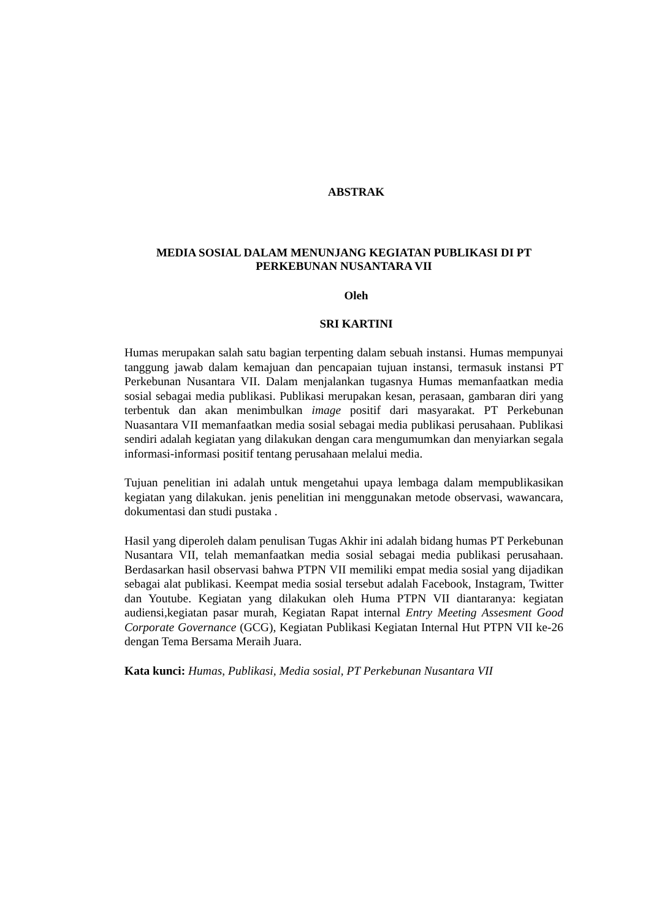ABSTRAK
MEDIA SOSIAL DALAM MENUNJANG KEGIATAN PUBLIKASI DI PT
PERKEBUNAN NUSANTARA VII
Oleh
SRI KARTINI
Humas merupakan salah satu bagian terpenting dalam sebuah instansi. Humas mempunyai tanggung jawab dalam kemajuan dan pencapaian tujuan instansi, termasuk instansi PT Perkebunan Nusantara VII. Dalam menjalankan tugasnya Humas memanfaatkan media sosial sebagai media publikasi. Publikasi merupakan kesan, perasaan, gambaran diri yang terbentuk dan akan menimbulkan image positif dari masyarakat. PT Perkebunan Nuasantara VII memanfaatkan media sosial sebagai media publikasi perusahaan. Publikasi sendiri adalah kegiatan yang dilakukan dengan cara mengumumkan dan menyiarkan segala informasi-informasi positif tentang perusahaan melalui media.
Tujuan penelitian ini adalah untuk mengetahui upaya lembaga dalam mempublikasikan kegiatan yang dilakukan. jenis penelitian ini menggunakan metode observasi, wawancara, dokumentasi dan studi pustaka .
Hasil yang diperoleh dalam penulisan Tugas Akhir ini adalah bidang humas PT Perkebunan Nusantara VII, telah memanfaatkan media sosial sebagai media publikasi perusahaan. Berdasarkan hasil observasi bahwa PTPN VII memiliki empat media sosial yang dijadikan sebagai alat publikasi. Keempat media sosial tersebut adalah Facebook, Instagram, Twitter dan Youtube. Kegiatan yang dilakukan oleh Huma PTPN VII diantaranya: kegiatan audiensi,kegiatan pasar murah, Kegiatan Rapat internal Entry Meeting Assesment Good Corporate Governance (GCG), Kegiatan Publikasi Kegiatan Internal Hut PTPN VII ke-26 dengan Tema Bersama Meraih Juara.
Kata kunci: Humas, Publikasi, Media sosial, PT Perkebunan Nusantara VII